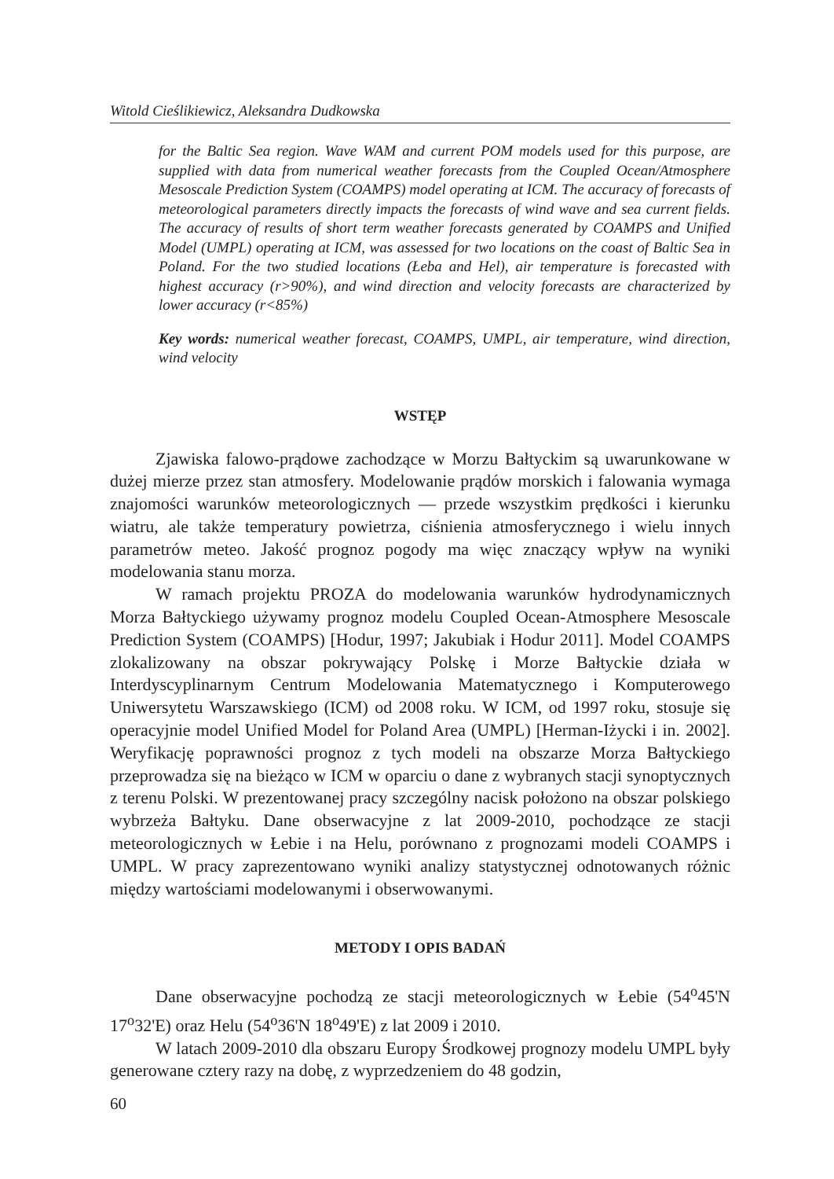Witold Cieślikiewicz, Aleksandra Dudkowska
for the Baltic Sea region. Wave WAM and current POM models used for this purpose, are supplied with data from numerical weather forecasts from the Coupled Ocean/Atmosphere Mesoscale Prediction System (COAMPS) model operating at ICM. The accuracy of forecasts of meteorological parameters directly impacts the forecasts of wind wave and sea current fields. The accuracy of results of short term weather forecasts generated by COAMPS and Unified Model (UMPL) operating at ICM, was assessed for two locations on the coast of Baltic Sea in Poland. For the two studied locations (Łeba and Hel), air temperature is forecasted with highest accuracy (r>90%), and wind direction and velocity forecasts are characterized by lower accuracy (r<85%)
Key words: numerical weather forecast, COAMPS, UMPL, air temperature, wind direction, wind velocity
WSTĘP
Zjawiska falowo-prądowe zachodzące w Morzu Bałtyckim są uwarunkowane w dużej mierze przez stan atmosfery. Modelowanie prądów morskich i falowania wymaga znajomości warunków meteorologicznych — przede wszystkim prędkości i kierunku wiatru, ale także temperatury powietrza, ciśnienia atmosferycznego i wielu innych parametrów meteo. Jakość prognoz pogody ma więc znaczący wpływ na wyniki modelowania stanu morza.
W ramach projektu PROZA do modelowania warunków hydrodynamicznych Morza Bałtyckiego używamy prognoz modelu Coupled Ocean-Atmosphere Mesoscale Prediction System (COAMPS) [Hodur, 1997; Jakubiak i Hodur 2011]. Model COAMPS zlokalizowany na obszar pokrywający Polskę i Morze Bałtyckie działa w Interdyscyplinarnym Centrum Modelowania Matematycznego i Komputerowego Uniwersytetu Warszawskiego (ICM) od 2008 roku. W ICM, od 1997 roku, stosuje się operacyjnie model Unified Model for Poland Area (UMPL) [Herman-Iżycki i in. 2002]. Weryfikację poprawności prognoz z tych modeli na obszarze Morza Bałtyckiego przeprowadza się na bieżąco w ICM w oparciu o dane z wybranych stacji synoptycznych z terenu Polski. W prezentowanej pracy szczególny nacisk położono na obszar polskiego wybrzeża Bałtyku. Dane obserwacyjne z lat 2009-2010, pochodzące ze stacji meteorologicznych w Łebie i na Helu, porównano z prognozami modeli COAMPS i UMPL. W pracy zaprezentowano wyniki analizy statystycznej odnotowanych różnic między wartościami modelowanymi i obserwowanymi.
METODY I OPIS BADAŃ
Dane obserwacyjne pochodzą ze stacji meteorologicznych w Łebie (54<sup>o</sup>45'N 17<sup>o</sup>32'E) oraz Helu (54<sup>o</sup>36'N 18<sup>o</sup>49'E) z lat 2009 i 2010.
W latach 2009-2010 dla obszaru Europy Środkowej prognozy modelu UMPL były generowane cztery razy na dobę, z wyprzedzeniem do 48 godzin,
60